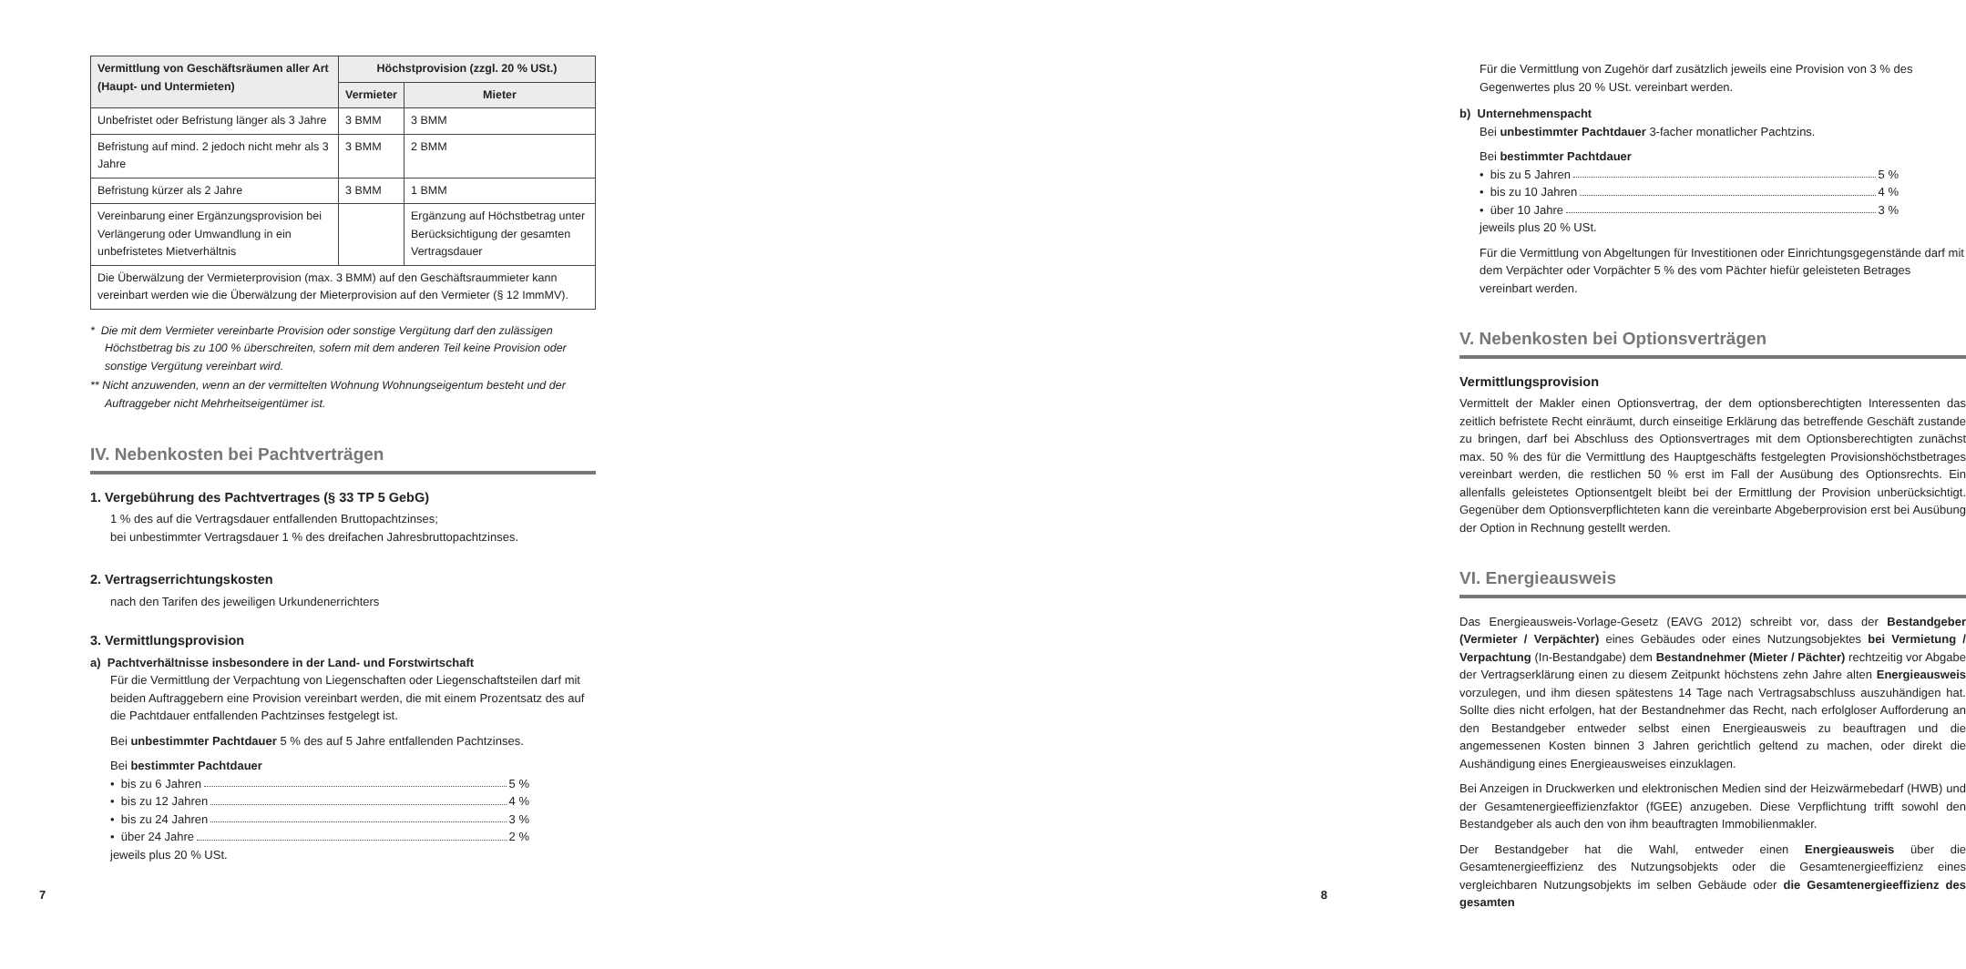| Vermittlung von Geschäftsräumen aller Art (Haupt- und Untermieten) | Höchstprovision (zzgl. 20 % USt.) | |
| --- | --- | --- |
| | Vermieter | Mieter |
| Unbefristet oder Befristung länger als 3 Jahre | 3 BMM | 3 BMM |
| Befristung auf mind. 2 jedoch nicht mehr als 3 Jahre | 3 BMM | 2 BMM |
| Befristung kürzer als 2 Jahre | 3 BMM | 1 BMM |
| Vereinbarung einer Ergänzungsprovision bei Verlängerung oder Umwandlung in ein unbefristetes Mietverhältnis | | Ergänzung auf Höchstbetrag unter Berücksichtigung der gesamten Vertragsdauer |
| Die Überwälzung der Vermieterprovision (max. 3 BMM) auf den Geschäftsraummieter kann vereinbart werden wie die Überwälzung der Mieterprovision auf den Vermieter (§ 12 ImmMV). | | |
* Die mit dem Vermieter vereinbarte Provision oder sonstige Vergütung darf den zulässigen Höchstbetrag bis zu 100 % überschreiten, sofern mit dem anderen Teil keine Provision oder sonstige Vergütung vereinbart wird.
** Nicht anzuwenden, wenn an der vermittelten Wohnung Wohnungseigentum besteht und der Auftraggeber nicht Mehrheitseigentümer ist.
IV. Nebenkosten bei Pachtverträgen
1. Vergebührung des Pachtvertrages (§ 33 TP 5 GebG)
1 % des auf die Vertragsdauer entfallenden Bruttopachtzinses;
bei unbestimmter Vertragsdauer 1 % des dreifachen Jahresbruttopachtzinses.
2. Vertragserrichtungskosten
nach den Tarifen des jeweiligen Urkundenerrichters
3. Vermittlungsprovision
a) Pachtverhältnisse insbesondere in der Land- und Forstwirtschaft
Für die Vermittlung der Verpachtung von Liegenschaften oder Liegenschaftsteilen darf mit beiden Auftraggebern eine Provision vereinbart werden, die mit einem Prozentsatz des auf die Pachtdauer entfallenden Pachtzinses festgelegt ist.
Bei unbestimmter Pachtdauer 5 % des auf 5 Jahre entfallenden Pachtzinses.
Bei bestimmter Pachtdauer
• bis zu 6 Jahren 5 %
• bis zu 12 Jahren 4 %
• bis zu 24 Jahren 3 %
• über 24 Jahre 2 %
jeweils plus 20 % USt.
7
Für die Vermittlung von Zugehör darf zusätzlich jeweils eine Provision von 3 % des Gegenwertes plus 20 % USt. vereinbart werden.
b) Unternehmenspacht
Bei unbestimmter Pachtdauer 3-facher monatlicher Pachtzins.
Bei bestimmter Pachtdauer
• bis zu 5 Jahren 5 %
• bis zu 10 Jahren 4 %
• über 10 Jahre 3 %
jeweils plus 20 % USt.
Für die Vermittlung von Abgeltungen für Investitionen oder Einrichtungsgegenstände darf mit dem Verpächter oder Vorpächter 5 % des vom Pächter hiefür geleisteten Betrages vereinbart werden.
V. Nebenkosten bei Optionsverträgen
Vermittlungsprovision
Vermittelt der Makler einen Optionsvertrag, der dem optionsberechtigten Interessenten das zeitlich befristete Recht einräumt, durch einseitige Erklärung das betreffende Geschäft zustande zu bringen, darf bei Abschluss des Optionsvertrages mit dem Optionsberechtigten zunächst max. 50 % des für die Vermittlung des Hauptgeschäfts festgelegten Provisionshöchstbetrages vereinbart werden, die restlichen 50 % erst im Fall der Ausübung des Optionsrechts. Ein allenfalls geleistetes Optionsentgelt bleibt bei der Ermittlung der Provision unberücksichtigt. Gegenüber dem Optionsverpflichteten kann die vereinbarte Abgeberprovision erst bei Ausübung der Option in Rechnung gestellt werden.
VI. Energieausweis
Das Energieausweis-Vorlage-Gesetz (EAVG 2012) schreibt vor, dass der Bestandgeber (Vermieter / Verpächter) eines Gebäudes oder eines Nutzungsobjektes bei Vermietung / Verpachtung (In-Bestandgabe) dem Bestandnehmer (Mieter / Pächter) rechtzeitig vor Abgabe der Vertragserklärung einen zu diesem Zeitpunkt höchstens zehn Jahre alten Energieausweis vorzulegen, und ihm diesen spätestens 14 Tage nach Vertragsabschluss auszuhändigen hat. Sollte dies nicht erfolgen, hat der Bestandnehmer das Recht, nach erfolgloser Aufforderung an den Bestandgeber entweder selbst einen Energieausweis zu beauftragen und die angemessenen Kosten binnen 3 Jahren gerichtlich geltend zu machen, oder direkt die Aushändigung eines Energieausweises einzuklagen.
Bei Anzeigen in Druckwerken und elektronischen Medien sind der Heizwärmebedarf (HWB) und der Gesamtenergieeffizienzfaktor (fGEE) anzugeben. Diese Verpflichtung trifft sowohl den Bestandgeber als auch den von ihm beauftragten Immobilienmakler.
Der Bestandgeber hat die Wahl, entweder einen Energieausweis über die Gesamtenergieeffizienz des Nutzungsobjekts oder die Gesamtenergieeffizienz eines vergleichbaren Nutzungsobjekts im selben Gebäude oder die Gesamtenergieeffizienz des gesamten
8